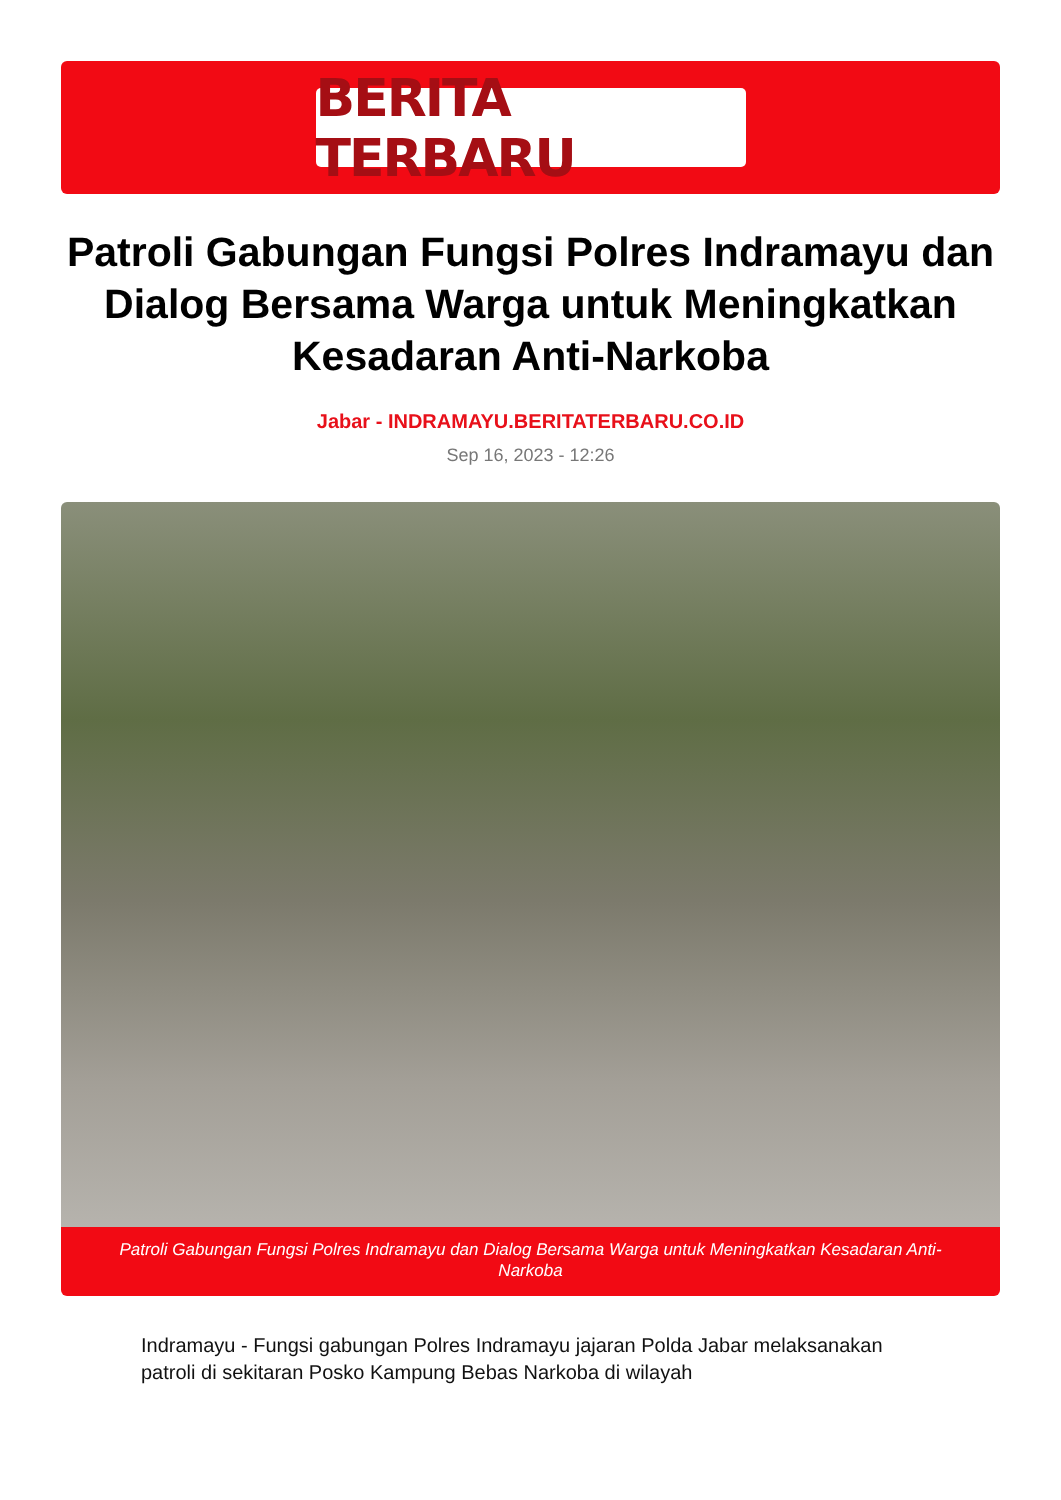BERITA TERBARU
Patroli Gabungan Fungsi Polres Indramayu dan Dialog Bersama Warga untuk Meningkatkan Kesadaran Anti-Narkoba
Jabar - INDRAMAYU.BERITATERBARU.CO.ID
Sep 16, 2023 - 12:26
Patroli Gabungan Fungsi Polres Indramayu dan Dialog Bersama Warga untuk Meningkatkan Kesadaran Anti-Narkoba
Indramayu - Fungsi gabungan Polres Indramayu jajaran Polda Jabar melaksanakan patroli di sekitaran Posko Kampung Bebas Narkoba di wilayah